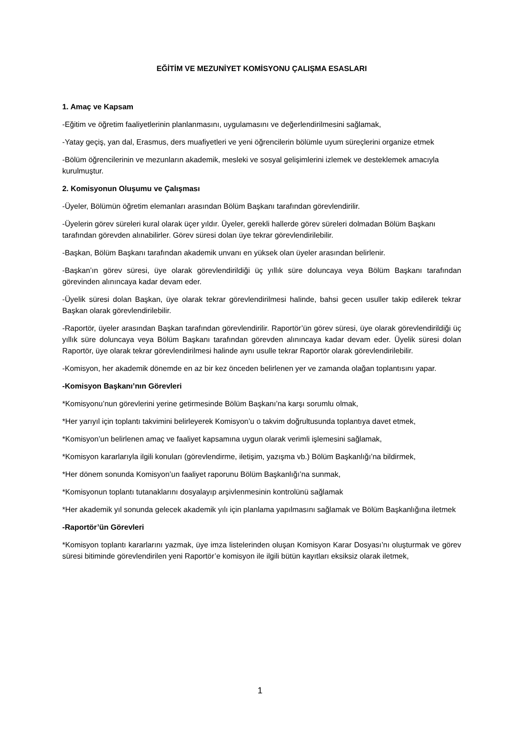EĞİTİM VE MEZUNİYET KOMİSYONU ÇALIŞMA ESASLARI
1. Amaç ve Kapsam
-Eğitim ve öğretim faaliyetlerinin planlanmasını, uygulamasını ve değerlendirilmesini sağlamak,
-Yatay geçiş, yan dal, Erasmus, ders muafiyetleri ve yeni öğrencilerin bölümle uyum süreçlerini organize etmek
-Bölüm öğrencilerinin ve mezunların akademik, mesleki ve sosyal gelişimlerini izlemek ve desteklemek amacıyla kurulmuştur.
2. Komisyonun Oluşumu ve Çalışması
-Üyeler, Bölümün öğretim elemanları arasından Bölüm Başkanı tarafından görevlendirilir.
-Üyelerin görev süreleri kural olarak üçer yıldır. Üyeler, gerekli hallerde görev süreleri dolmadan Bölüm Başkanı tarafından görevden alınabilirler. Görev süresi dolan üye tekrar görevlendirilebilir.
-Başkan, Bölüm Başkanı tarafından akademik unvanı en yüksek olan üyeler arasından belirlenir.
-Başkan’ın görev süresi, üye olarak görevlendirildiği üç yıllık süre doluncaya veya Bölüm Başkanı tarafından görevinden alınıncaya kadar devam eder.
-Üyelik süresi dolan Başkan, üye olarak tekrar görevlendirilmesi halinde, bahsi gecen usuller takip edilerek tekrar Başkan olarak görevlendirilebilir.
-Raportör, üyeler arasından Başkan tarafından görevlendirilir. Raportör’ün görev süresi, üye olarak görevlendirildiği üç yıllık süre doluncaya veya Bölüm Başkanı tarafından görevden alınıncaya kadar devam eder. Üyelik süresi dolan Raportör, üye olarak tekrar görevlendirilmesi halinde aynı usulle tekrar Raportör olarak görevlendirilebilir.
-Komisyon, her akademik dönemde en az bir kez önceden belirlenen yer ve zamanda olağan toplantısını yapar.
-Komisyon Başkanı’nın Görevleri
*Komisyonu’nun görevlerini yerine getirmesinde Bölüm Başkanı’na karşı sorumlu olmak,
*Her yarıyıl için toplantı takvimini belirleyerek Komisyon’u o takvim doğrultusunda toplantıya davet etmek,
*Komisyon’un belirlenen amaç ve faaliyet kapsamına uygun olarak verimli işlemesini sağlamak,
*Komisyon kararlarıyla ilgili konuları (görevlendirme, iletişim, yazışma vb.) Bölüm Başkanlığı’na bildirmek,
*Her dönem sonunda Komisyon’un faaliyet raporunu Bölüm Başkanlığı’na sunmak,
*Komisyonun toplantı tutanaklarını dosyalayıp arşivlenmesinin kontrolünü sağlamak
*Her akademik yıl sonunda gelecek akademik yılı için planlama yapılmasını sağlamak ve Bölüm Başkanlığına iletmek
-Raportör’ün Görevleri
*Komisyon toplantı kararlarını yazmak, üye imza listelerinden oluşan Komisyon Karar Dosyası’nı oluşturmak ve görev süresi bitiminde görevlendirilen yeni Raportör’e komisyon ile ilgili bütün kayıtları eksiksiz olarak iletmek,
1